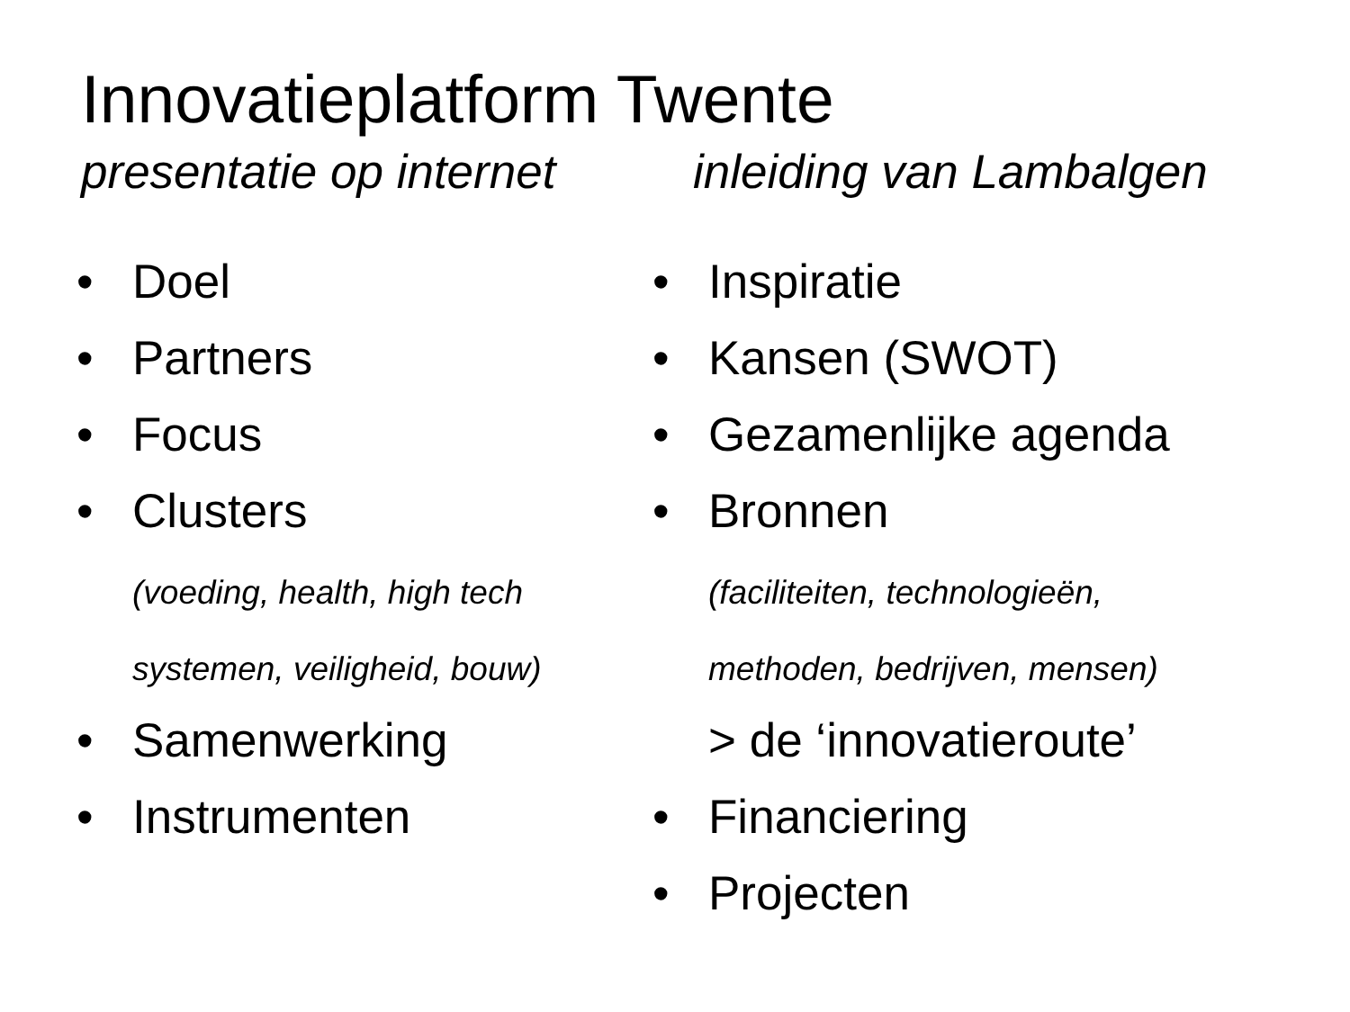Innovatieplatform Twente
presentatie op internet inleiding van Lambalgen
• Doel
• Partners
• Focus
• Clusters
(voeding, health, high tech
systemen, veiligheid, bouw)
• Samenwerking
• Instrumenten
• Inspiratie
• Kansen (SWOT)
• Gezamenlijke agenda
• Bronnen
(faciliteiten, technologieën,
methoden, bedrijven, mensen)
> de ‘innovatieroute’
• Financiering
• Projecten